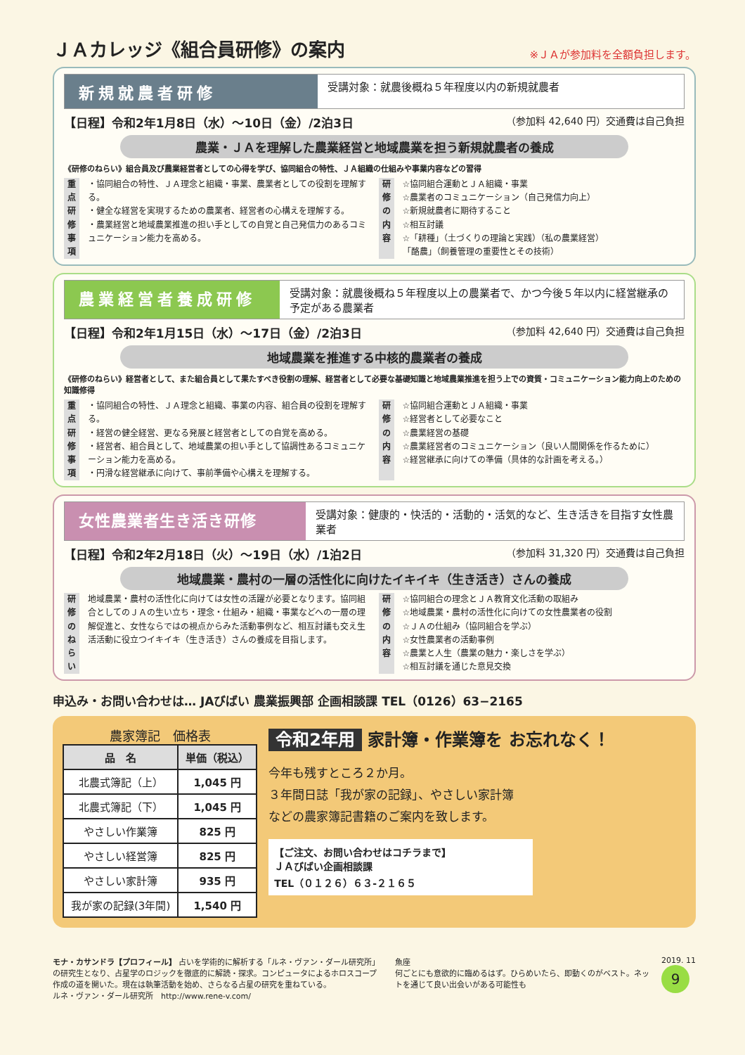ＪＡカレッジ《組合員研修》の案内 ※ＪＡが参加料を全額負担します。
新規就農者研修
受講対象：就農後概ね５年程度以内の新規就農者
【日程】令和2年1月8日（水）～10日（金）/2泊3日 （参加料 42,640 円）交通費は自己負担
農業・ＪＡを理解した農業経営と地域農業を担う新規就農者の養成
《研修のねらい》組合員及び農業経営者としての心得を学び、協同組合の特性、ＪＡ組織の仕組みや事業内容などの習得
重点研修事項
・協同組合の特性、ＪＡ理念と組織・事業、農業者としての役割を理解する。
・健全な経営を実現するための農業者、経営者の心構えを理解する。
・農業経営と地域農業推進の担い手としての自覚と自己発信力のあるコミュニケーション能力を高める。
研修の内容
☆協同組合運動とＪＡ組織・事業
☆農業者のコミュニケーション（自己発信力向上）
☆新規就農者に期待すること
☆相互討議
☆「耕種」（土づくりの理論と実践）（私の農業経営）
「酪農」（飼養管理の重要性とその技術）
農業経営者養成研修
受講対象：就農後概ね５年程度以上の農業者で、かつ今後５年以内に経営継承の予定がある農業者
【日程】令和2年1月15日（水）～17日（金）/2泊3日 （参加料 42,640 円）交通費は自己負担
地域農業を推進する中核的農業者の養成
《研修のねらい》経営者として、また組合員として果たすべき役割の理解、経営者として必要な基礎知識と地域農業推進を担う上での資質・コミュニケーション能力向上のための知識修得
重点研修事項
・協同組合の特性、ＪＡ理念と組織、事業の内容、組合員の役割を理解する。
・経営の健全経営、更なる発展と経営者としての自覚を高める。
・経営者、組合員として、地域農業の担い手として協調性あるコミュニケーション能力を高める。
・円滑な経営継承に向けて、事前準備や心構えを理解する。
研修の内容
☆協同組合運動とＪＡ組織・事業
☆経営者として必要なこと
☆農業経営の基礎
☆農業経営者のコミュニケーション（良い人間関係を作るために）
☆経営継承に向けての準備（具体的な計画を考える。）
女性農業者生き活き研修
受講対象：健康的・快活的・活動的・活気的など、生き活きを目指す女性農業者
【日程】令和2年2月18日（火）～19日（水）/1泊2日 （参加料 31,320 円）交通費は自己負担
地域農業・農村の一層の活性化に向けたイキイキ（生き活き）さんの養成
研修のねらい
地域農業・農村の活性化に向けては女性の活躍が必要となります。協同組合としてのＪＡの生い立ち・理念・仕組み・組織・事業などへの一層の理解促進と、女性ならではの視点からみた活動事例など、相互討議も交え生活活動に役立つイキイキ（生き活き）さんの養成を目指します。
研修の内容
☆協同組合の理念とＪＡ教育文化活動の取組み
☆地域農業・農村の活性化に向けての女性農業者の役割
☆ＪＡの仕組み（協同組合を学ぶ）
☆女性農業者の活動事例
☆農業と人生（農業の魅力・楽しさを学ぶ）
☆相互討議を通じた意見交換
申込み・お問い合わせは… JAびばい 農業振興部 企画相談課 TEL（0126）63−2165
農家簿記　価格表
| 品 名 | 単価（税込） |
| --- | --- |
| 北農式簿記（上） | 1,045 円 |
| 北農式簿記（下） | 1,045 円 |
| やさしい作業簿 | 825 円 |
| やさしい経営簿 | 825 円 |
| やさしい家計簿 | 935 円 |
| 我が家の記録(3年間) | 1,540 円 |
令和2年用 家計簿・作業簿を お忘れなく！
今年も残すところ２か月。
３年間日誌「我が家の記録」、やさしい家計簿などの農家簿記書籍のご案内を致します。
【ご注文、お問い合わせはコチラまで】
ＪＡびばい企画相談課
TEL（０１２６）６３-２１６５
モナ・カサンドラ【プロフィール】 占いを学術的に解析する「ルネ・ヴァン・ダール研究所」の研究生となり、占星学のロジックを徹底的に解読・探求。コンピュータによるホロスコープ作成の道を開いた。現在は執筆活動を始め、さらなる占星の研究を重ねている。
ルネ・ヴァン・ダール研究所　http://www.rene-v.com/
魚座
何ごとにも意欲的に臨めるはず。ひらめいたら、即動くのがベスト。ネットを通じて良い出会いがある可能性も
2019. 11
9